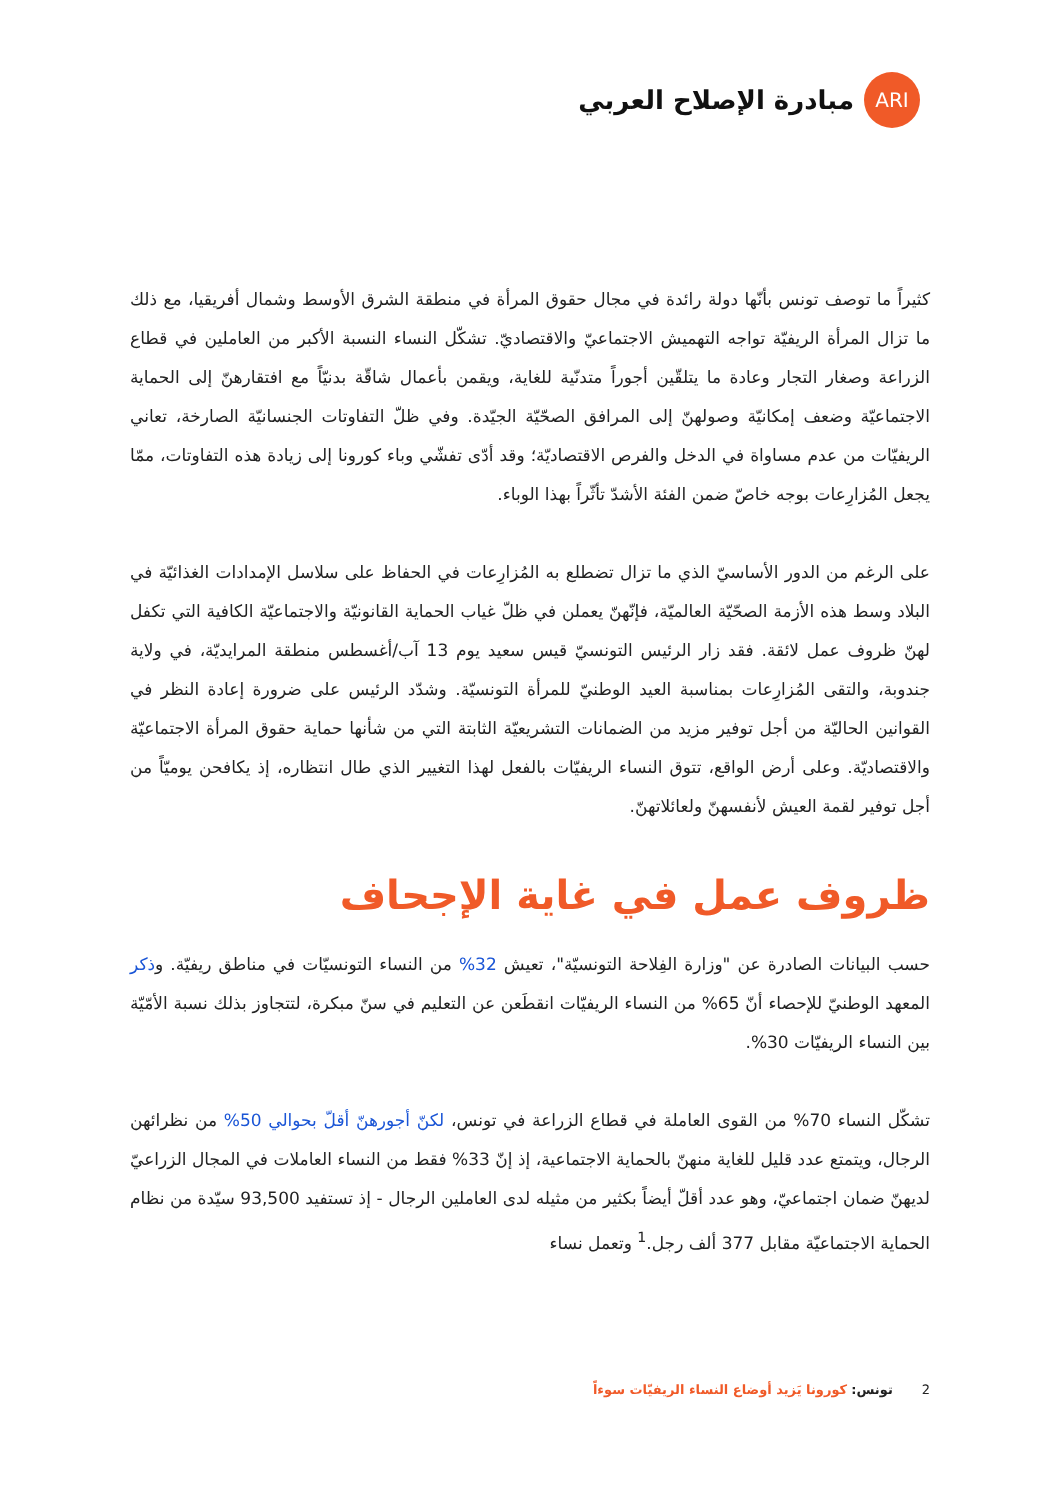ARI
مبادرة الإصلاح العربي
كثيراً ما توصف تونس بأنّها دولة رائدة في مجال حقوق المرأة في منطقة الشرق الأوسط وشمال أفريقيا، مع ذلك ما تزال المرأة الريفيّة تواجه التهميش الاجتماعيّ والاقتصاديّ. تشكّل النساء النسبة الأكبر من العاملين في قطاع الزراعة وصغار التجار وعادة ما يتلقّين أجوراً متدنّية للغاية، ويقمن بأعمال شاقّة بدنيّاً مع افتقارهنّ إلى الحماية الاجتماعيّة وضعف إمكانيّة وصولهنّ إلى المرافق الصحّيّة الجيّدة. وفي ظلّ التفاوتات الجنسانيّة الصارخة، تعاني الريفيّات من عدم مساواة في الدخل والفرص الاقتصاديّة؛ وقد أدّى تفشّي وباء كورونا إلى زيادة هذه التفاوتات، ممّا يجعل المُزارِعات بوجه خاصّ ضمن الفئة الأشدّ تأثّراً بهذا الوباء.
على الرغم من الدور الأساسيّ الذي ما تزال تضطلع به المُزارِعات في الحفاظ على سلاسل الإمدادات الغذائيّة في البلاد وسط هذه الأزمة الصحّيّة العالميّة، فإنّهنّ يعملن في ظلّ غياب الحماية القانونيّة والاجتماعيّة الكافية التي تكفل لهنّ ظروف عمل لائقة. فقد زار الرئيس التونسيّ قيس سعيد يوم 13 آب/أغسطس منطقة المرايديّة، في ولاية جندوبة، والتقى المُزارِعات بمناسبة العيد الوطنيّ للمرأة التونسيّة. وشدّد الرئيس على ضرورة إعادة النظر في القوانين الحاليّة من أجل توفير مزيد من الضمانات التشريعيّة الثابتة التي من شأنها حماية حقوق المرأة الاجتماعيّة والاقتصاديّة. وعلى أرض الواقع، تتوق النساء الريفيّات بالفعل لهذا التغيير الذي طال انتظاره، إذ يكافحن يوميّاً من أجل توفير لقمة العيش لأنفسهنّ ولعائلاتهنّ.
ظروف عمل في غاية الإجحاف
حسب البيانات الصادرة عن "وزارة الفِلاحة التونسيّة"، تعيش 32% من النساء التونسيّات في مناطق ريفيّة. وذكر المعهد الوطنيّ للإحصاء أنّ 65% من النساء الريفيّات انقطَعن عن التعليم في سنّ مبكرة، لتتجاوز بذلك نسبة الأمّيّة بين النساء الريفيّات 30%.
تشكّل النساء 70% من القوى العاملة في قطاع الزراعة في تونس، لكنّ أجورهنّ أقلّ بحوالي 50% من نظرائهن الرجال، ويتمتع عدد قليل للغاية منهنّ بالحماية الاجتماعية، إذ إنّ 33% فقط من النساء العاملات في المجال الزراعيّ لديهنّ ضمان اجتماعيّ، وهو عدد أقلّ أيضاً بكثير من مثيله لدى العاملين الرجال - إذ تستفيد 93,500 سيّدة من نظام الحماية الاجتماعيّة مقابل 377 ألف رجل.<sup>1</sup> وتعمل نساء
2 تونس: كورونا يَزيد أوضاع النساء الريفيّات سوءاً